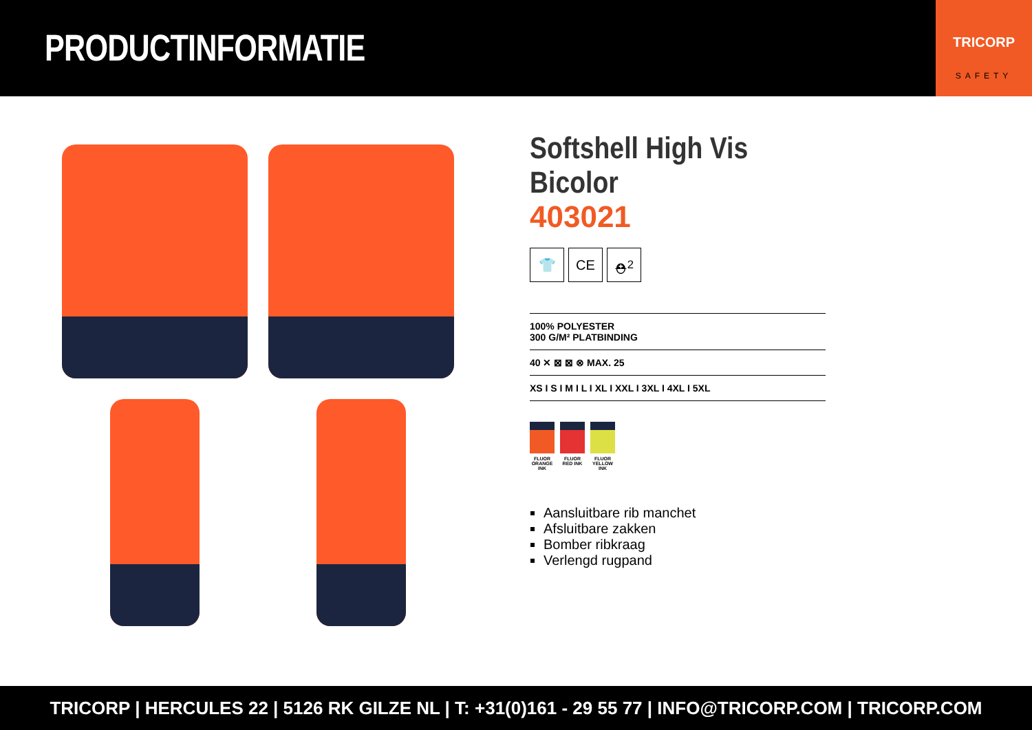PRODUCTINFORMATIE
TRICORP
SAFETY
Softshell High Vis Bicolor
403021
👕 CE ⛑<sup>2</sup>
100% POLYESTER
300 G/M² PLATBINDING
40 ✕ ⊠ ⊠ ⊗ MAX. 25
XS I S I M I L I XL I XXL I 3XL I 4XL I 5XL
FLUOR ORANGE INK
FLUOR RED INK
FLUOR YELLOW INK
Aansluitbare rib manchet
Afsluitbare zakken
Bomber ribkraag
Verlengd rugpand
TRICORP | HERCULES 22 | 5126 RK GILZE NL | T: +31(0)161 - 29 55 77 | INFO@TRICORP.COM | TRICORP.COM